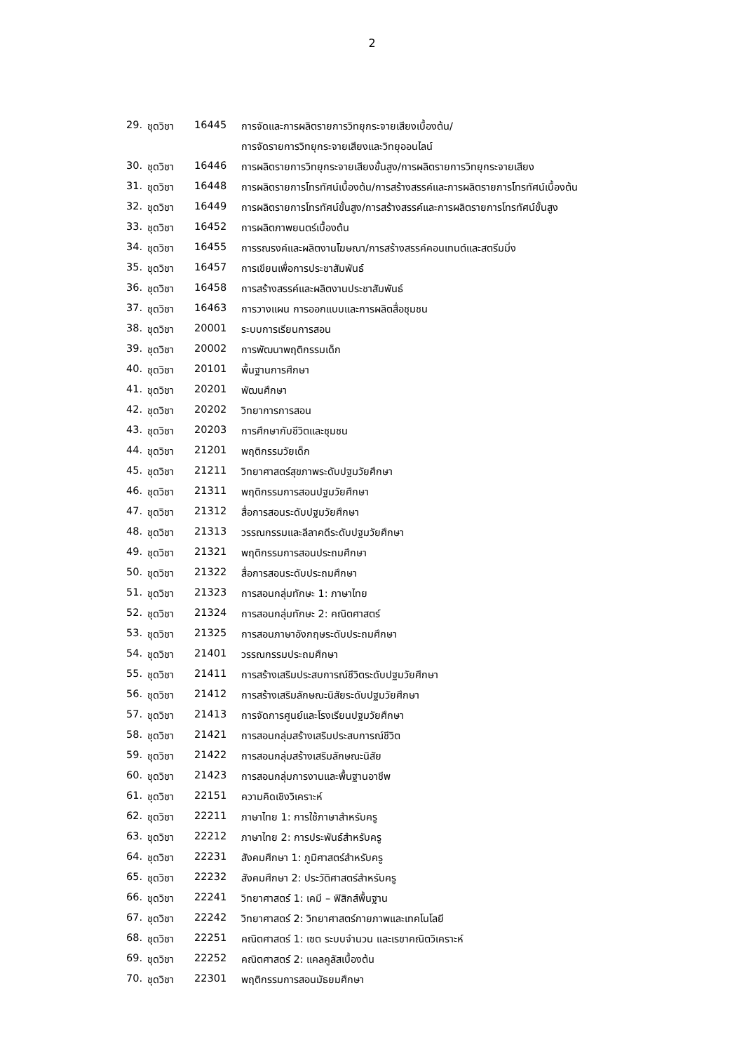2
| 29. | ชุดวิชา | 16445 | การจัดและการผลิตรายการวิทยุกระจายเสียงเบื้องต้น/ |
| | | | การจัดรายการวิทยุกระจายเสียงและวิทยุออนไลน์ |
| 30. | ชุดวิชา | 16446 | การผลิตรายการวิทยุกระจายเสียงขั้นสูง/การผลิตรายการวิทยุกระจายเสียง |
| 31. | ชุดวิชา | 16448 | การผลิตรายการโทรทัศน์เบื้องต้น/การสร้างสรรค์และการผลิตรายการโทรทัศน์เบื้องต้น |
| 32. | ชุดวิชา | 16449 | การผลิตรายการโทรทัศน์ขั้นสูง/การสร้างสรรค์และการผลิตรายการโทรทัศน์ขั้นสูง |
| 33. | ชุดวิชา | 16452 | การผลิตภาพยนตร์เบื้องต้น |
| 34. | ชุดวิชา | 16455 | การรณรงค์และผลิตงานโฆษณา/การสร้างสรรค์คอนเทนต์และสตรีมมิ่ง |
| 35. | ชุดวิชา | 16457 | การเขียนเพื่อการประชาสัมพันธ์ |
| 36. | ชุดวิชา | 16458 | การสร้างสรรค์และผลิตงานประชาสัมพันธ์ |
| 37. | ชุดวิชา | 16463 | การวางแผน การออกแบบและการผลิตสื่อชุมชน |
| 38. | ชุดวิชา | 20001 | ระบบการเรียนการสอน |
| 39. | ชุดวิชา | 20002 | การพัฒนาพฤติกรรมเด็ก |
| 40. | ชุดวิชา | 20101 | พื้นฐานการศึกษา |
| 41. | ชุดวิชา | 20201 | พัฒนศึกษา |
| 42. | ชุดวิชา | 20202 | วิทยาการการสอน |
| 43. | ชุดวิชา | 20203 | การศึกษากับชีวิตและชุมชน |
| 44. | ชุดวิชา | 21201 | พฤติกรรมวัยเด็ก |
| 45. | ชุดวิชา | 21211 | วิทยาศาสตร์สุขภาพระดับปฐมวัยศึกษา |
| 46. | ชุดวิชา | 21311 | พฤติกรรมการสอนปฐมวัยศึกษา |
| 47. | ชุดวิชา | 21312 | สื่อการสอนระดับปฐมวัยศึกษา |
| 48. | ชุดวิชา | 21313 | วรรณกรรมและลีลาคดีระดับปฐมวัยศึกษา |
| 49. | ชุดวิชา | 21321 | พฤติกรรมการสอนประถมศึกษา |
| 50. | ชุดวิชา | 21322 | สื่อการสอนระดับประถมศึกษา |
| 51. | ชุดวิชา | 21323 | การสอนกลุ่มทักษะ 1: ภาษาไทย |
| 52. | ชุดวิชา | 21324 | การสอนกลุ่มทักษะ 2: คณิตศาสตร์ |
| 53. | ชุดวิชา | 21325 | การสอนภาษาอังกฤษระดับประถมศึกษา |
| 54. | ชุดวิชา | 21401 | วรรณกรรมประถมศึกษา |
| 55. | ชุดวิชา | 21411 | การสร้างเสริมประสบการณ์ชีวิตระดับปฐมวัยศึกษา |
| 56. | ชุดวิชา | 21412 | การสร้างเสริมลักษณะนิสัยระดับปฐมวัยศึกษา |
| 57. | ชุดวิชา | 21413 | การจัดการศูนย์และโรงเรียนปฐมวัยศึกษา |
| 58. | ชุดวิชา | 21421 | การสอนกลุ่มสร้างเสริมประสบการณ์ชีวิต |
| 59. | ชุดวิชา | 21422 | การสอนกลุ่มสร้างเสริมลักษณะนิสัย |
| 60. | ชุดวิชา | 21423 | การสอนกลุ่มการงานและพื้นฐานอาชีพ |
| 61. | ชุดวิชา | 22151 | ความคิดเชิงวิเคราะห์ |
| 62. | ชุดวิชา | 22211 | ภาษาไทย 1: การใช้ภาษาสำหรับครู |
| 63. | ชุดวิชา | 22212 | ภาษาไทย 2: การประพันธ์สำหรับครู |
| 64. | ชุดวิชา | 22231 | สังคมศึกษา 1: ภูมิศาสตร์สำหรับครู |
| 65. | ชุดวิชา | 22232 | สังคมศึกษา 2: ประวัติศาสตร์สำหรับครู |
| 66. | ชุดวิชา | 22241 | วิทยาศาสตร์ 1: เคมี – ฟิสิกส์พื้นฐาน |
| 67. | ชุดวิชา | 22242 | วิทยาศาสตร์ 2: วิทยาศาสตร์กายภาพและเทคโนโลยี |
| 68. | ชุดวิชา | 22251 | คณิตศาสตร์ 1: เซต ระบบจำนวน และเรขาคณิตวิเคราะห์ |
| 69. | ชุดวิชา | 22252 | คณิตศาสตร์ 2: แคลคูลัสเบื้องต้น |
| 70. | ชุดวิชา | 22301 | พฤติกรรมการสอนมัธยมศึกษา |